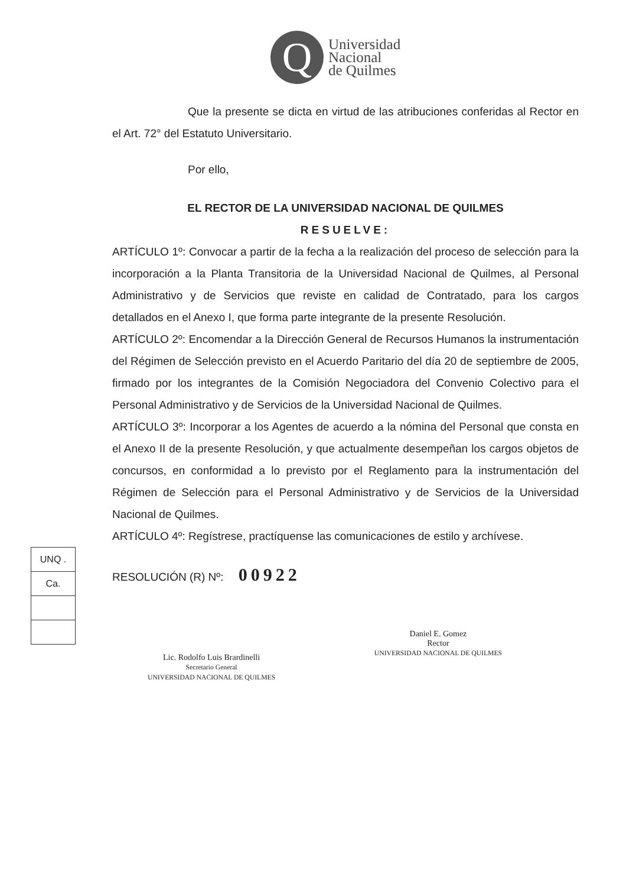Q
Universidad
Nacional
de Quilmes
UNQ .
Ca.
Que la presente se dicta en virtud de las atribuciones conferidas al Rector en el Art. 72° del Estatuto Universitario.
Por ello,
EL RECTOR DE LA UNIVERSIDAD NACIONAL DE QUILMES
RESUELVE:
ARTÍCULO 1º: Convocar a partir de la fecha a la realización del proceso de selección para la incorporación a la Planta Transitoria de la Universidad Nacional de Quilmes, al Personal Administrativo y de Servicios que reviste en calidad de Contratado, para los cargos detallados en el Anexo I, que forma parte integrante de la presente Resolución.
ARTÍCULO 2º: Encomendar a la Dirección General de Recursos Humanos la instrumentación del Régimen de Selección previsto en el Acuerdo Paritario del día 20 de septiembre de 2005, firmado por los integrantes de la Comisión Negociadora del Convenio Colectivo para el Personal Administrativo y de Servicios de la Universidad Nacional de Quilmes.
ARTÍCULO 3º: Incorporar a los Agentes de acuerdo a la nómina del Personal que consta en el Anexo II de la presente Resolución, y que actualmente desempeñan los cargos objetos de concursos, en conformidad a lo previsto por el Reglamento para la instrumentación del Régimen de Selección para el Personal Administrativo y de Servicios de la Universidad Nacional de Quilmes.
ARTÍCULO 4º: Regístrese, practíquense las comunicaciones de estilo y archívese.
RESOLUCIÓN (R) Nº: 00922
Lic. Rodolfo Luis Brardinelli
Secretario General
UNIVERSIDAD NACIONAL DE QUILMES
Daniel E. Gomez
Rector
UNIVERSIDAD NACIONAL DE QUILMES